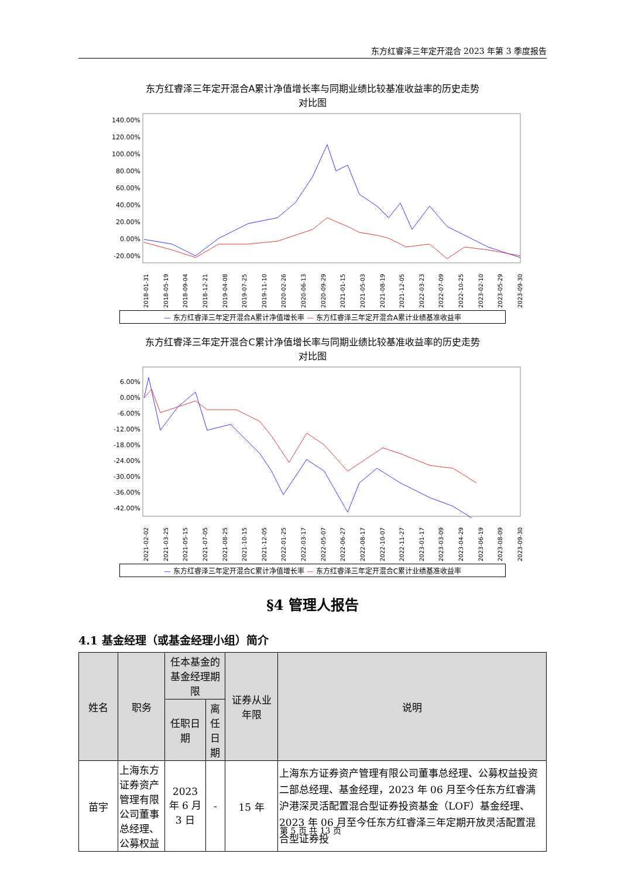东方红睿泽三年定开混合 2023 年第 3 季度报告
东方红睿泽三年定开混合A累计净值增长率与同期业绩比较基准收益率的历史走势
对比图
140.00%
120.00%
100.00%
80.00%
60.00%
40.00%
20.00%
0.00%
-20.00%
2018-01-31 2018-05-19 2018-09-04 2018-12-21 2019-04-08 2019-07-25 2019-11-10 2020-02-26 2020-06-13 2020-09-29 2021-01-15 2021-05-03 2021-08-19 2021-12-05 2022-03-23 2022-07-09 2022-10-25 2023-02-10 2023-05-29 2023-09-30
— 东方红睿泽三年定开混合A累计净值增长率 — 东方红睿泽三年定开混合A累计业绩基准收益率
东方红睿泽三年定开混合C累计净值增长率与同期业绩比较基准收益率的历史走势
对比图
6.00%
0.00%
-6.00%
-12.00%
-18.00%
-24.00%
-30.00%
-36.00%
-42.00%
2021-02-02 2021-03-25 2021-05-15 2021-07-05 2021-08-25 2021-10-15 2021-12-05 2022-01-25 2022-03-17 2022-05-07 2022-06-27 2022-08-17 2022-10-07 2022-11-27 2023-01-17 2023-03-09 2023-04-29 2023-06-19 2023-08-09 2023-09-30
— 东方红睿泽三年定开混合C累计净值增长率 — 东方红睿泽三年定开混合C累计业绩基准收益率
§4 管理人报告
4.1 基金经理（或基金经理小组）简介
| 姓名 | 职务 | 任本基金的基金经理期限 | | 证券从业 年限 | 说明 |
| --- | --- | --- | --- | --- | --- |
| | | 任职日期 | 离任日期 | | |
| 苗宇 | 上海东方证券资产管理有限公司董事总经理、公募权益 | 2023 年 6 月 3 日 | - | 15 年 | 上海东方证券资产管理有限公司董事总经理、公募权益投资二部总经理、基金经理，2023 年 06 月至今任东方红睿满沪港深灵活配置混合型证券投资基金（LOF）基金经理、2023 年 06 月至今任东方红睿泽三年定期开放灵活配置混合型证券投 |
第 5 页 共 13 页